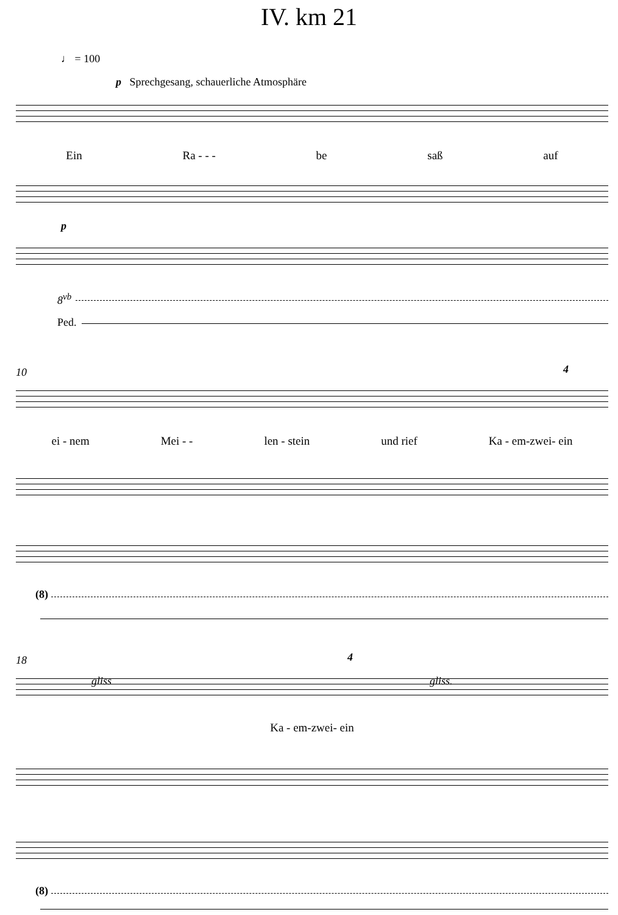IV. km 21
♩ = 100
p Sprechgesang, schauerliche Atmosphäre
Ein Ra - - - be saß auf
p
8<sup>vb</sup>
Ped.
10 4
ei - nem Mei - - len - stein und rief Ka - em-zwei- ein
(8)
18 4
gliss gliss.
Ka - em-zwei- ein
(8)